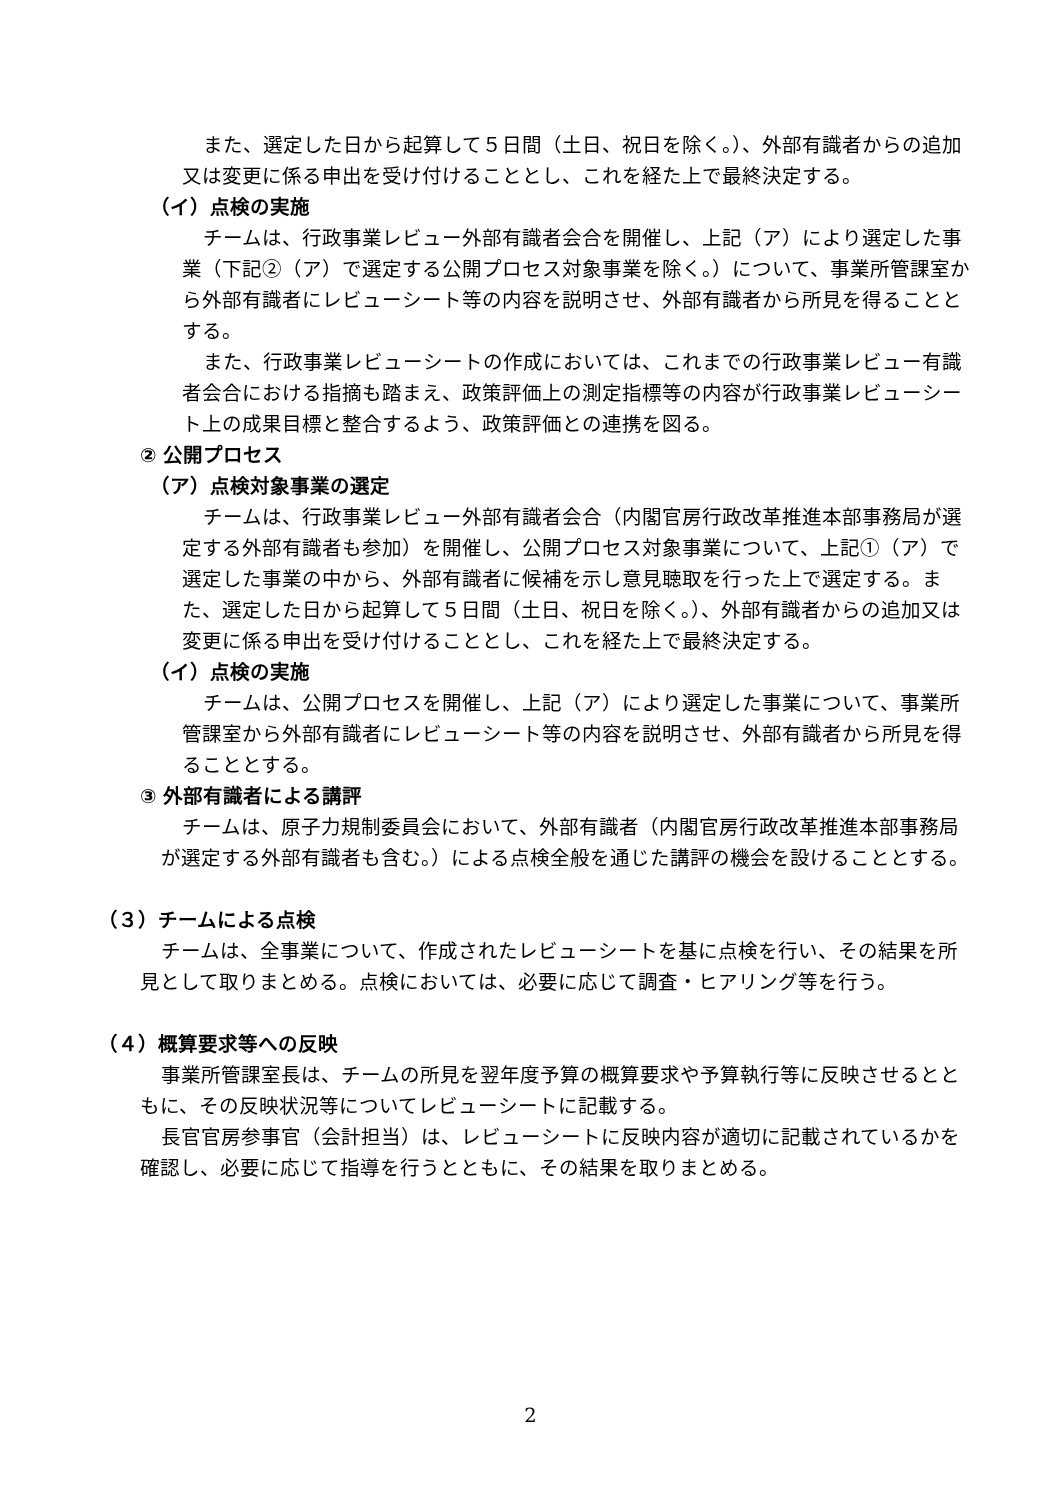また、選定した日から起算して５日間（土日、祝日を除く。）、外部有識者からの追加又は変更に係る申出を受け付けることとし、これを経た上で最終決定する。
（イ）点検の実施
チームは、行政事業レビュー外部有識者会合を開催し、上記（ア）により選定した事業（下記②（ア）で選定する公開プロセス対象事業を除く。）について、事業所管課室から外部有識者にレビューシート等の内容を説明させ、外部有識者から所見を得ることとする。
また、行政事業レビューシートの作成においては、これまでの行政事業レビュー有識者会合における指摘も踏まえ、政策評価上の測定指標等の内容が行政事業レビューシート上の成果目標と整合するよう、政策評価との連携を図る。
② 公開プロセス
（ア）点検対象事業の選定
チームは、行政事業レビュー外部有識者会合（内閣官房行政改革推進本部事務局が選定する外部有識者も参加）を開催し、公開プロセス対象事業について、上記①（ア）で選定した事業の中から、外部有識者に候補を示し意見聴取を行った上で選定する。また、選定した日から起算して５日間（土日、祝日を除く。）、外部有識者からの追加又は変更に係る申出を受け付けることとし、これを経た上で最終決定する。
（イ）点検の実施
チームは、公開プロセスを開催し、上記（ア）により選定した事業について、事業所管課室から外部有識者にレビューシート等の内容を説明させ、外部有識者から所見を得ることとする。
③ 外部有識者による講評
チームは、原子力規制委員会において、外部有識者（内閣官房行政改革推進本部事務局が選定する外部有識者も含む。）による点検全般を通じた講評の機会を設けることとする。
（３）チームによる点検
チームは、全事業について、作成されたレビューシートを基に点検を行い、その結果を所見として取りまとめる。点検においては、必要に応じて調査・ヒアリング等を行う。
（４）概算要求等への反映
事業所管課室長は、チームの所見を翌年度予算の概算要求や予算執行等に反映させるとともに、その反映状況等についてレビューシートに記載する。
長官官房参事官（会計担当）は、レビューシートに反映内容が適切に記載されているかを確認し、必要に応じて指導を行うとともに、その結果を取りまとめる。
2